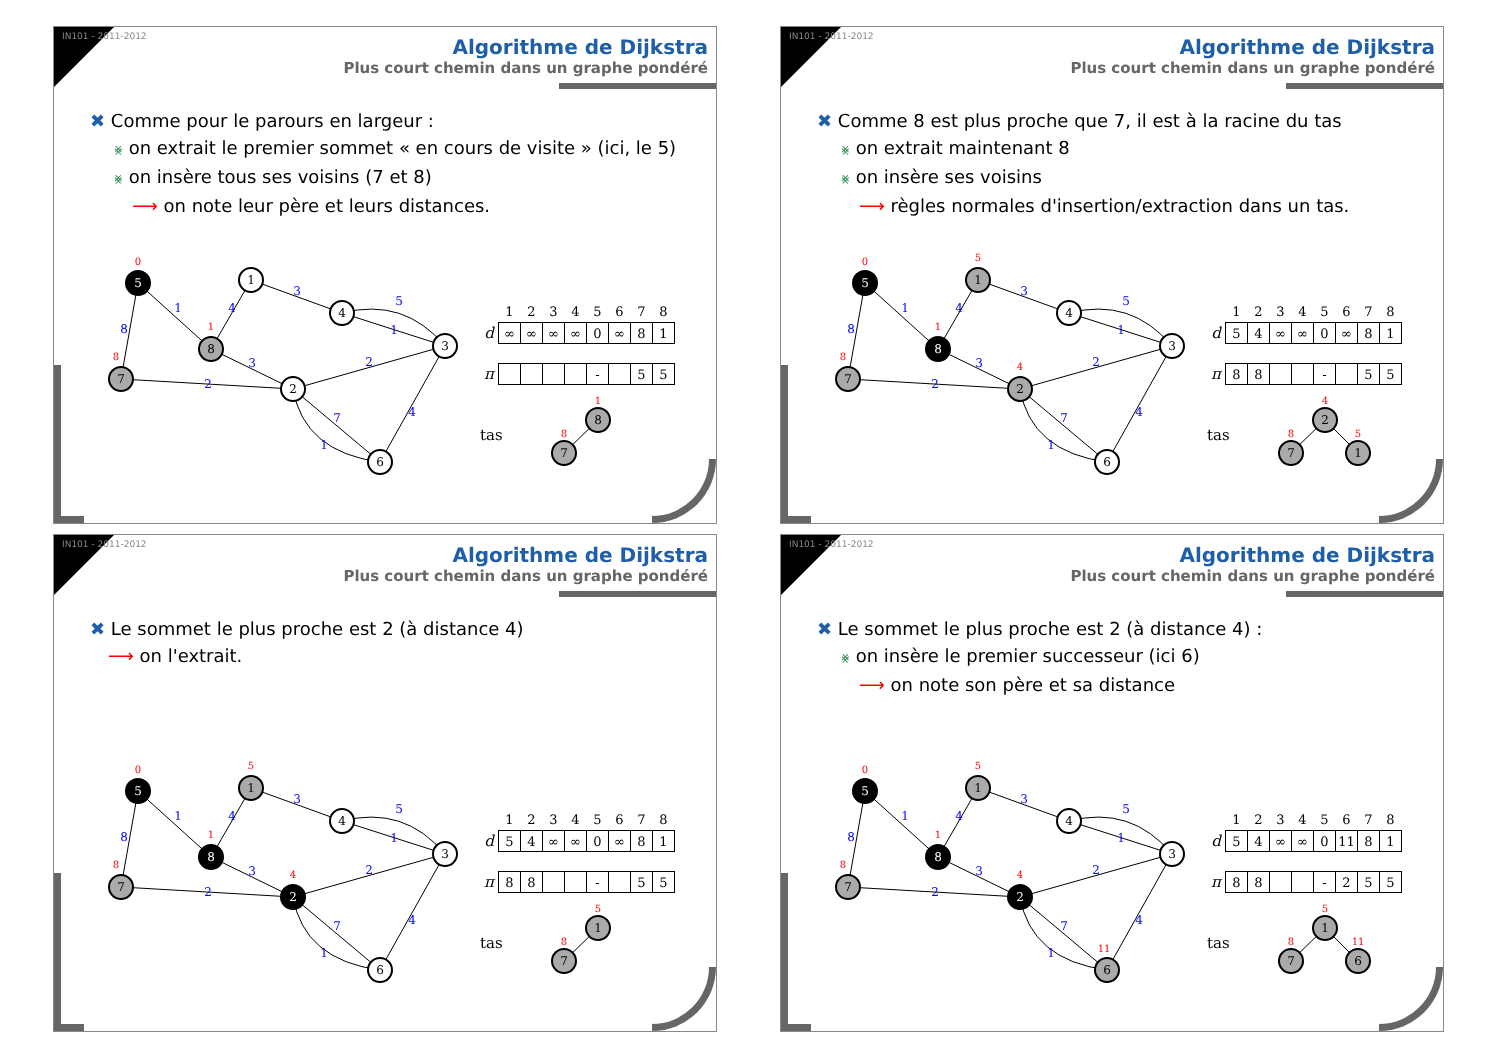IN101 - 2011-2012
Algorithme de Dijkstra
Plus court chemin dans un graphe pondéré
✖ Comme pour le parours en largeur :
⨳ on extrait le premier sommet « en cours de visite » (ici, le 5)
⨳ on insère tous ses voisins (7 et 8)
⟶ on note leur père et leurs distances.
1
8
4
3
3
5
1
2
2
7
1
4
5
1
4
3
8
7
2
6
0
1
8
| | 1 | 2 | 3 | 4 | 5 | 6 | 7 | 8 |
| --- | --- | --- | --- | --- | --- | --- | --- | --- |
| d | ∞ | ∞ | ∞ | ∞ | 0 | ∞ | 8 | 1 |
| π | | | | | - | | 5 | 5 |
tas
8
7
1
8
IN101 - 2011-2012
Algorithme de Dijkstra
Plus court chemin dans un graphe pondéré
✖ Comme 8 est plus proche que 7, il est à la racine du tas
⨳ on extrait maintenant 8
⨳ on insère ses voisins
⟶ règles normales d'insertion/extraction dans un tas.
1
8
4
3
3
5
1
2
2
7
1
4
5
1
4
3
8
7
2
6
0
5
1
8
4
| | 1 | 2 | 3 | 4 | 5 | 6 | 7 | 8 |
| --- | --- | --- | --- | --- | --- | --- | --- | --- |
| d | 5 | 4 | ∞ | ∞ | 0 | ∞ | 8 | 1 |
| π | 8 | 8 | | | - | | 5 | 5 |
tas
2
7
1
4
8
5
IN101 - 2011-2012
Algorithme de Dijkstra
Plus court chemin dans un graphe pondéré
✖ Le sommet le plus proche est 2 (à distance 4)
⟶ on l'extrait.
1
8
4
3
3
5
1
2
2
7
1
4
5
1
4
3
8
7
2
6
0
5
1
8
4
| | 1 | 2 | 3 | 4 | 5 | 6 | 7 | 8 |
| --- | --- | --- | --- | --- | --- | --- | --- | --- |
| d | 5 | 4 | ∞ | ∞ | 0 | ∞ | 8 | 1 |
| π | 8 | 8 | | | - | | 5 | 5 |
tas
1
7
5
8
IN101 - 2011-2012
Algorithme de Dijkstra
Plus court chemin dans un graphe pondéré
✖ Le sommet le plus proche est 2 (à distance 4) :
⨳ on insère le premier successeur (ici 6)
⟶ on note son père et sa distance
1
8
4
3
3
5
1
2
2
7
1
4
5
1
4
3
8
7
2
6
0
5
1
8
4
11
| | 1 | 2 | 3 | 4 | 5 | 6 | 7 | 8 |
| --- | --- | --- | --- | --- | --- | --- | --- | --- |
| d | 5 | 4 | ∞ | ∞ | 0 | 11 | 8 | 1 |
| π | 8 | 8 | | | - | 2 | 5 | 5 |
tas
1
7
6
5
8
11